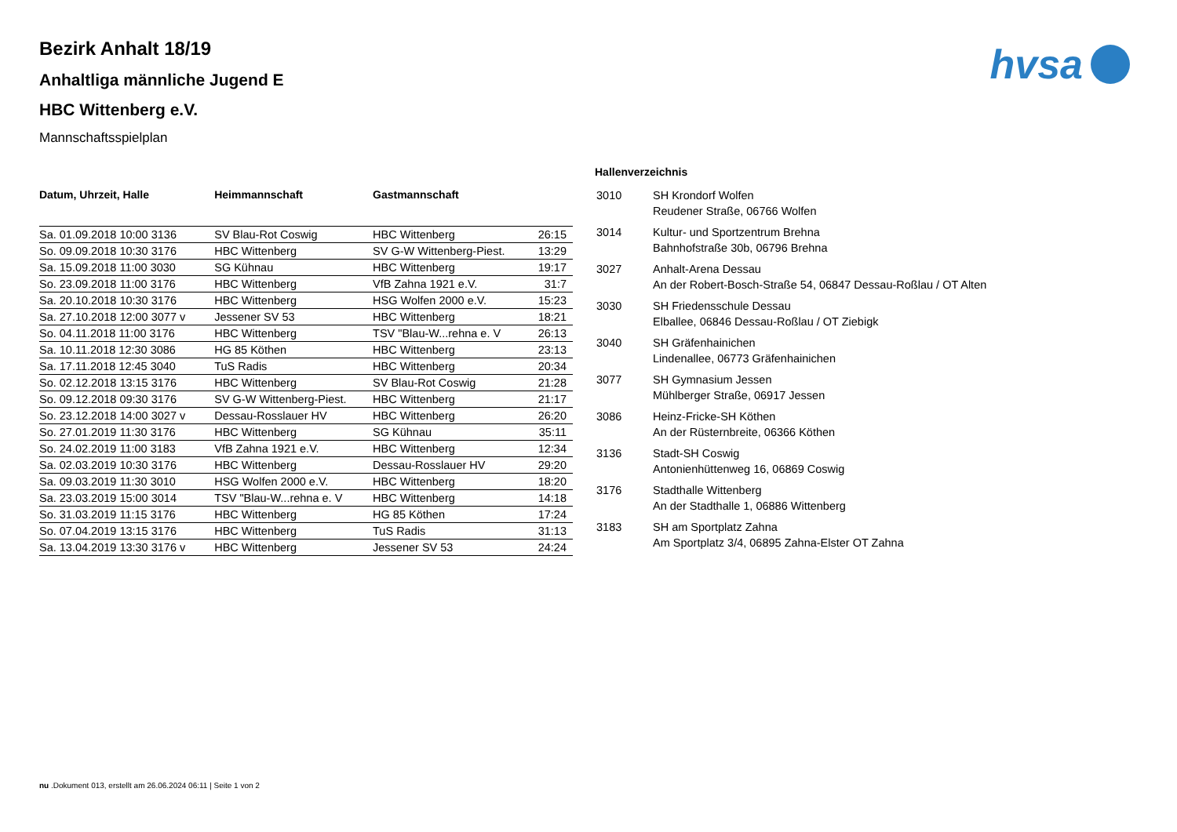hvsa
Bezirk Anhalt 18/19
Anhaltliga männliche Jugend E
HBC Wittenberg e.V.
Mannschaftsspielplan
| Datum, Uhrzeit, Halle | Heimmannschaft | Gastmannschaft | |
| --- | --- | --- | --- |
| Sa. 01.09.2018 10:00 3136 | SV Blau-Rot Coswig | HBC Wittenberg | 26:15 |
| So. 09.09.2018 10:30 3176 | HBC Wittenberg | SV G-W Wittenberg-Piest. | 13:29 |
| Sa. 15.09.2018 11:00 3030 | SG Kühnau | HBC Wittenberg | 19:17 |
| So. 23.09.2018 11:00 3176 | HBC Wittenberg | VfB Zahna 1921 e.V. | 31:7 |
| Sa. 20.10.2018 10:30 3176 | HBC Wittenberg | HSG Wolfen 2000 e.V. | 15:23 |
| Sa. 27.10.2018 12:00 3077 v | Jessener SV 53 | HBC Wittenberg | 18:21 |
| So. 04.11.2018 11:00 3176 | HBC Wittenberg | TSV "Blau-W...rehna e. V | 26:13 |
| Sa. 10.11.2018 12:30 3086 | HG 85 Köthen | HBC Wittenberg | 23:13 |
| Sa. 17.11.2018 12:45 3040 | TuS Radis | HBC Wittenberg | 20:34 |
| So. 02.12.2018 13:15 3176 | HBC Wittenberg | SV Blau-Rot Coswig | 21:28 |
| So. 09.12.2018 09:30 3176 | SV G-W Wittenberg-Piest. | HBC Wittenberg | 21:17 |
| So. 23.12.2018 14:00 3027 v | Dessau-Rosslauer HV | HBC Wittenberg | 26:20 |
| So. 27.01.2019 11:30 3176 | HBC Wittenberg | SG Kühnau | 35:11 |
| So. 24.02.2019 11:00 3183 | VfB Zahna 1921 e.V. | HBC Wittenberg | 12:34 |
| Sa. 02.03.2019 10:30 3176 | HBC Wittenberg | Dessau-Rosslauer HV | 29:20 |
| Sa. 09.03.2019 11:30 3010 | HSG Wolfen 2000 e.V. | HBC Wittenberg | 18:20 |
| Sa. 23.03.2019 15:00 3014 | TSV "Blau-W...rehna e. V | HBC Wittenberg | 14:18 |
| So. 31.03.2019 11:15 3176 | HBC Wittenberg | HG 85 Köthen | 17:24 |
| So. 07.04.2019 13:15 3176 | HBC Wittenberg | TuS Radis | 31:13 |
| Sa. 13.04.2019 13:30 3176 v | HBC Wittenberg | Jessener SV 53 | 24:24 |
Hallenverzeichnis
| 3010 | SH Krondorf Wolfen Reudener Straße, 06766 Wolfen |
| 3014 | Kultur- und Sportzentrum Brehna Bahnhofstraße 30b, 06796 Brehna |
| 3027 | Anhalt-Arena Dessau An der Robert-Bosch-Straße 54, 06847 Dessau-Roßlau / OT Alten |
| 3030 | SH Friedensschule Dessau Elballee, 06846 Dessau-Roßlau / OT Ziebigk |
| 3040 | SH Gräfenhainichen Lindenallee, 06773 Gräfenhainichen |
| 3077 | SH Gymnasium Jessen Mühlberger Straße, 06917 Jessen |
| 3086 | Heinz-Fricke-SH Köthen An der Rüsternbreite, 06366 Köthen |
| 3136 | Stadt-SH Coswig Antonienhüttenweg 16, 06869 Coswig |
| 3176 | Stadthalle Wittenberg An der Stadthalle 1, 06886 Wittenberg |
| 3183 | SH am Sportplatz Zahna Am Sportplatz 3/4, 06895 Zahna-Elster OT Zahna |
nu .Dokument 013, erstellt am 26.06.2024 06:11 | Seite 1 von 2